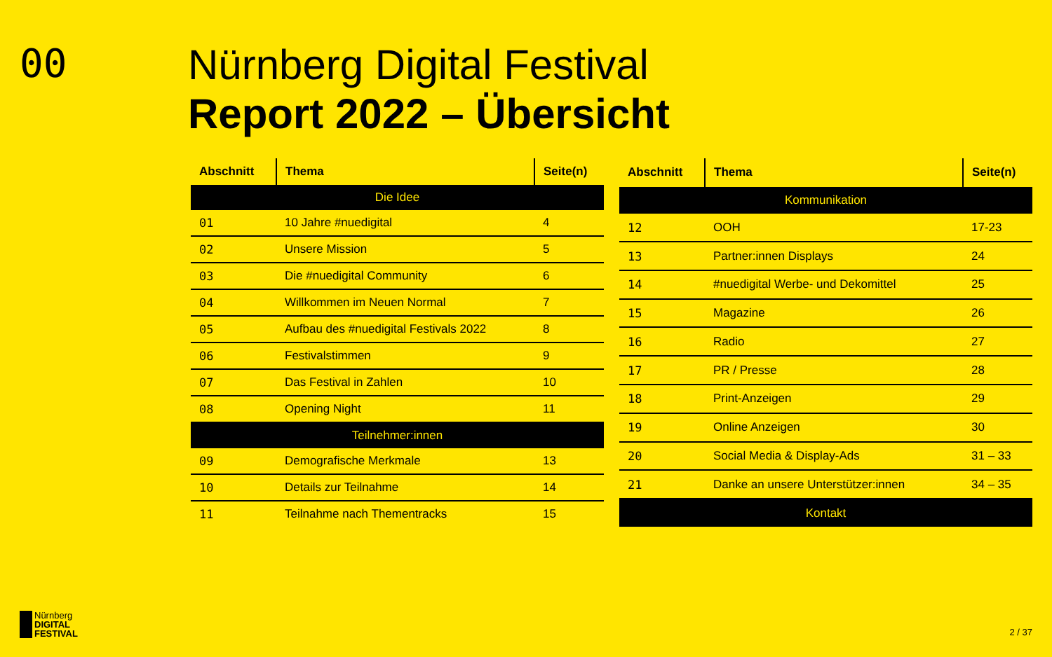00
Nürnberg Digital Festival
Report 2022 – Übersicht
| Abschnitt | Thema | Seite(n) |
| --- | --- | --- |
| Die Idee | | |
| 01 | 10 Jahre #nuedigital | 4 |
| 02 | Unsere Mission | 5 |
| 03 | Die #nuedigital Community | 6 |
| 04 | Willkommen im Neuen Normal | 7 |
| 05 | Aufbau des #nuedigital Festivals 2022 | 8 |
| 06 | Festivalstimmen | 9 |
| 07 | Das Festival in Zahlen | 10 |
| 08 | Opening Night | 11 |
| Teilnehmer:innen | | |
| 09 | Demografische Merkmale | 13 |
| 10 | Details zur Teilnahme | 14 |
| 11 | Teilnahme nach Thementracks | 15 |
| Abschnitt | Thema | Seite(n) |
| --- | --- | --- |
| Kommunikation | | |
| 12 | OOH | 17-23 |
| 13 | Partner:innen Displays | 24 |
| 14 | #nuedigital Werbe- und Dekomittel | 25 |
| 15 | Magazine | 26 |
| 16 | Radio | 27 |
| 17 | PR / Presse | 28 |
| 18 | Print-Anzeigen | 29 |
| 19 | Online Anzeigen | 30 |
| 20 | Social Media & Display-Ads | 31 – 33 |
| 21 | Danke an unsere Unterstützer:innen | 34 – 35 |
| Kontakt | | |
Nürnberg
DIGITAL
FESTIVAL
2 / 37